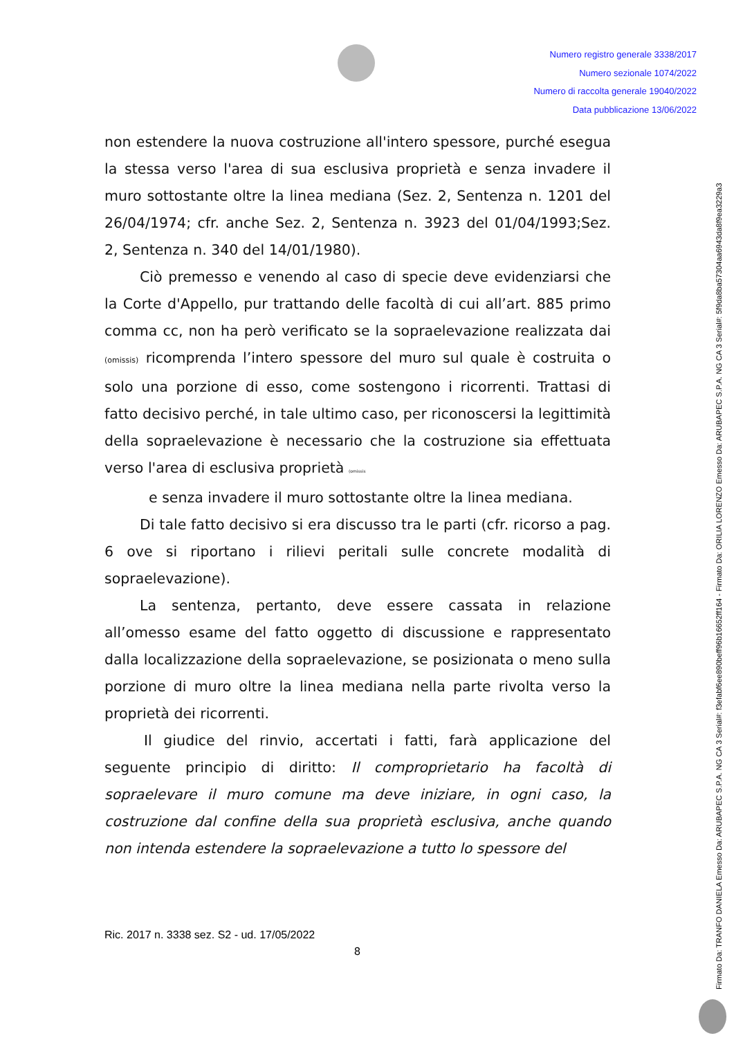Numero registro generale 3338/2017
Numero sezionale 1074/2022
Numero di raccolta generale 19040/2022
Data pubblicazione 13/06/2022
non estendere la nuova costruzione all'intero spessore, purché esegua la stessa verso l'area di sua esclusiva proprietà e senza invadere il muro sottostante oltre la linea mediana (Sez. 2, Sentenza n. 1201 del 26/04/1974; cfr. anche Sez. 2, Sentenza n. 3923 del 01/04/1993;Sez. 2, Sentenza n. 340 del 14/01/1980).
Ciò premesso e venendo al caso di specie deve evidenziarsi che la Corte d'Appello, pur trattando delle facoltà di cui all’art. 885 primo comma cc, non ha però verificato se la sopraelevazione realizzata dai (omissis) ricomprenda l’intero spessore del muro sul quale è costruita o solo una porzione di esso, come sostengono i ricorrenti. Trattasi di fatto decisivo perché, in tale ultimo caso, per riconoscersi la legittimità della sopraelevazione è necessario che la costruzione sia effettuata verso l'area di esclusiva proprietà (omissis
e senza invadere il muro sottostante oltre la linea mediana.
Di tale fatto decisivo si era discusso tra le parti (cfr. ricorso a pag. 6 ove si riportano i rilievi peritali sulle concrete modalità di sopraelevazione).
La sentenza, pertanto, deve essere cassata in relazione all’omesso esame del fatto oggetto di discussione e rappresentato dalla localizzazione della sopraelevazione, se posizionata o meno sulla porzione di muro oltre la linea mediana nella parte rivolta verso la proprietà dei ricorrenti.
Il giudice del rinvio, accertati i fatti, farà applicazione del seguente principio di diritto: Il comproprietario ha facoltà di sopraelevare il muro comune ma deve iniziare, in ogni caso, la costruzione dal confine della sua proprietà esclusiva, anche quando non intenda estendere la sopraelevazione a tutto lo spessore del
Ric. 2017 n. 3338 sez. S2 - ud. 17/05/2022
8
Firmato Da: TRANFO DANIELA Emesso Da: ARUBAPEC S.P.A. NG CA 3 Serial#: f3efabf6ee890beff96b16652ff164 - Firmato Da: ORILIA LORENZO Emesso Da: ARUBAPEC S.P.A. NG CA 3 Serial#: 5f9da8ba57304aa6943da8f9ea3229a3